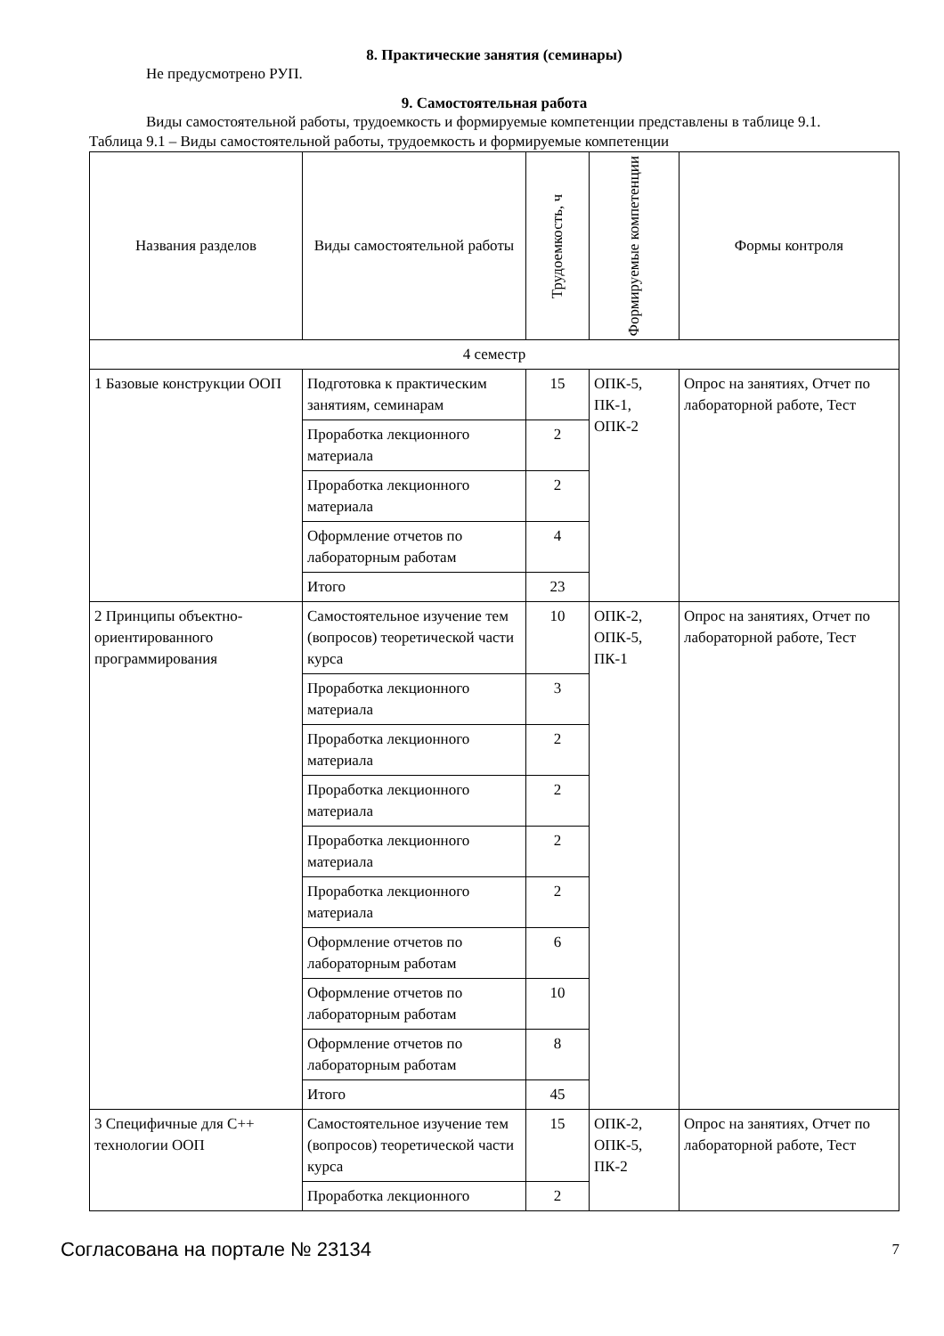8. Практические занятия (семинары)
Не предусмотрено РУП.
9. Самостоятельная работа
Виды самостоятельной работы, трудоемкость и формируемые компетенции представлены в таблице 9.1.
Таблица 9.1 – Виды самостоятельной работы, трудоемкость и формируемые компетенции
| Названия разделов | Виды самостоятельной работы | Трудоемкость, ч | Формируемые компетенции | Формы контроля |
| --- | --- | --- | --- | --- |
| 4 семестр | | | | |
| 1 Базовые конструкции ООП | Подготовка к практическим занятиям, семинарам | 15 | ОПК-5, ПК-1, ОПК-2 | Опрос на занятиях, Отчет по лабораторной работе, Тест |
| | Проработка лекционного материала | 2 | | |
| | Проработка лекционного материала | 2 | | |
| | Оформление отчетов по лабораторным работам | 4 | | |
| | Итого | 23 | | |
| 2 Принципы объектно-ориентированного программирования | Самостоятельное изучение тем (вопросов) теоретической части курса | 10 | ОПК-2, ОПК-5, ПК-1 | Опрос на занятиях, Отчет по лабораторной работе, Тест |
| | Проработка лекционного материала | 3 | | |
| | Проработка лекционного материала | 2 | | |
| | Проработка лекционного материала | 2 | | |
| | Проработка лекционного материала | 2 | | |
| | Проработка лекционного материала | 2 | | |
| | Оформление отчетов по лабораторным работам | 6 | | |
| | Оформление отчетов по лабораторным работам | 10 | | |
| | Оформление отчетов по лабораторным работам | 8 | | |
| | Итого | 45 | | |
| 3 Специфичные для С++ технологии ООП | Самостоятельное изучение тем (вопросов) теоретической части курса | 15 | ОПК-2, ОПК-5, ПК-2 | Опрос на занятиях, Отчет по лабораторной работе, Тест |
| | Проработка лекционного | 2 | | |
Согласована на портале № 23134 7